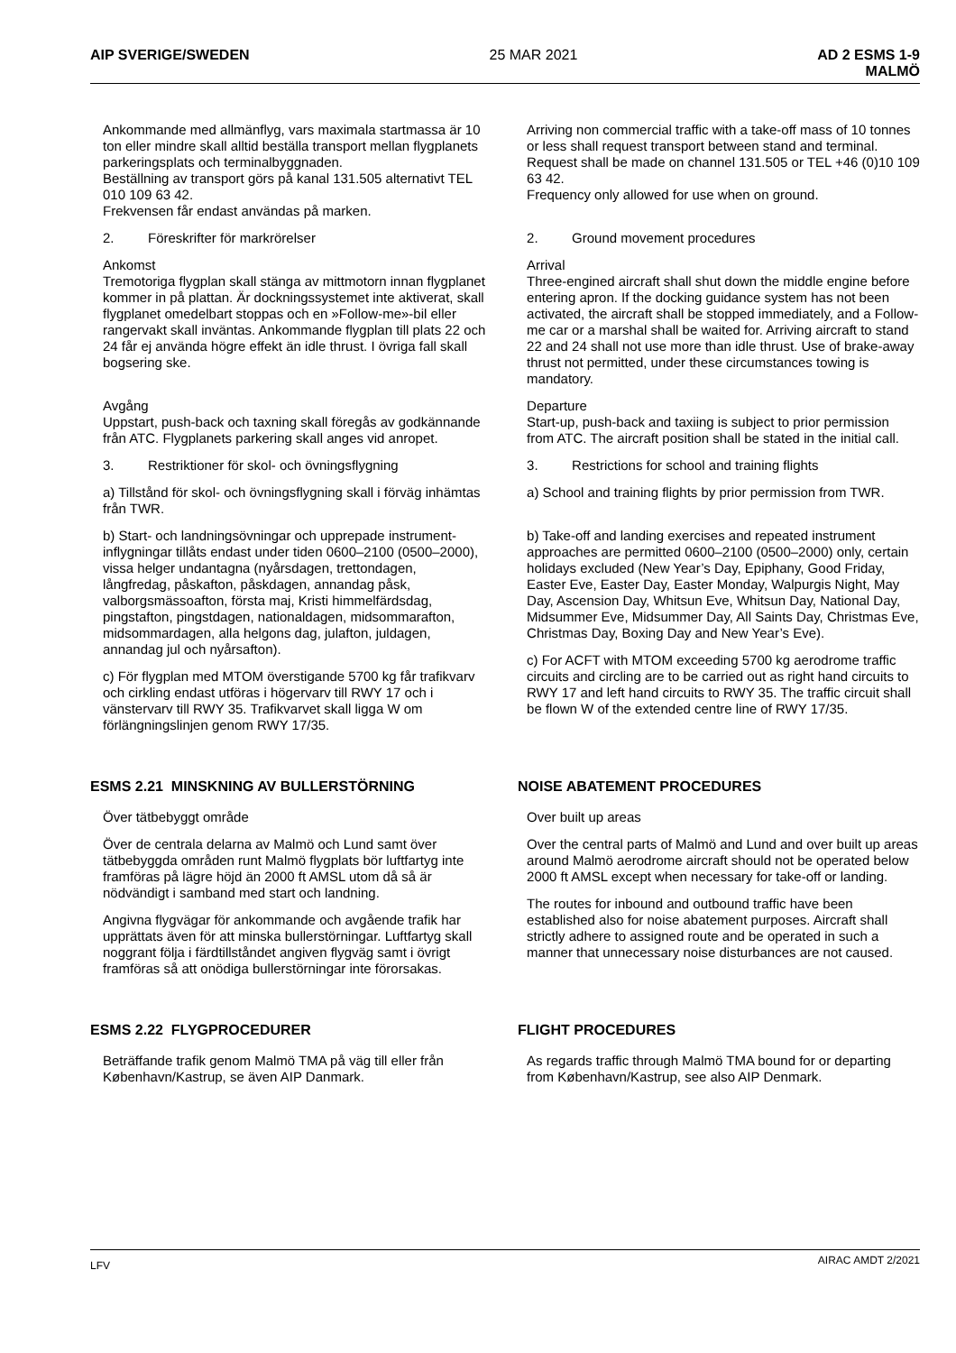AIP SVERIGE/SWEDEN 25 MAR 2021 AD 2 ESMS 1-9
MALMÖ
Ankommande med allmänflyg, vars maximala startmassa är 10 ton eller mindre skall alltid beställa transport mellan flygplanets parkeringsplats och terminalbyggnaden.
Beställning av transport görs på kanal 131.505 alternativt TEL 010 109 63 42.
Frekvensen får endast användas på marken.
Arriving non commercial traffic with a take-off mass of 10 tonnes or less shall request transport between stand and terminal.
Request shall be made on channel 131.505 or TEL +46 (0)10 109 63 42.
Frequency only allowed for use when on ground.
2. Föreskrifter för markrörelser
Ankomst
Tremotoriga flygplan skall stänga av mittmotorn innan flygplanet kommer in på plattan. Är dockningssystemet inte aktiverat, skall flygplanet omedelbart stoppas och en »Follow-me»-bil eller rangervakt skall inväntas. Ankommande flygplan till plats 22 och 24 får ej använda högre effekt än idle thrust. I övriga fall skall bogsering ske.
Avgång
Uppstart, push-back och taxning skall föregås av godkännande från ATC. Flygplanets parkering skall anges vid anropet.
3. Restriktioner för skol- och övningsflygning
a) Tillstånd för skol- och övningsflygning skall i förväg inhämtas från TWR.
b) Start- och landningsövningar och upprepade instrument-inflygningar tillåts endast under tiden 0600–2100 (0500–2000), vissa helger undantagna (nyårsdagen, trettondagen, långfredag, påskafton, påskdagen, annandag påsk, valborgsmässoafton, första maj, Kristi himmelfärdsdag, pingstafton, pingstdagen, nationaldagen, midsommarafton, midsommardagen, alla helgons dag, julafton, juldagen, annandag jul och nyårsafton).
c) För flygplan med MTOM överstigande 5700 kg får trafikvarv och cirkling endast utföras i högervarv till RWY 17 och i vänstervarv till RWY 35. Trafikvarvet skall ligga W om förlängningslinjen genom RWY 17/35.
2. Ground movement procedures
Arrival
Three-engined aircraft shall shut down the middle engine before entering apron. If the docking guidance system has not been activated, the aircraft shall be stopped immediately, and a Follow-me car or a marshal shall be waited for. Arriving aircraft to stand 22 and 24 shall not use more than idle thrust. Use of brake-away thrust not permitted, under these circumstances towing is mandatory.
Departure
Start-up, push-back and taxiing is subject to prior permission from ATC. The aircraft position shall be stated in the initial call.
3. Restrictions for school and training flights
a) School and training flights by prior permission from TWR.
b) Take-off and landing exercises and repeated instrument approaches are permitted 0600–2100 (0500–2000) only, certain holidays excluded (New Year’s Day, Epiphany, Good Friday, Easter Eve, Easter Day, Easter Monday, Walpurgis Night, May Day, Ascension Day, Whitsun Eve, Whitsun Day, National Day, Midsummer Eve, Midsummer Day, All Saints Day, Christmas Eve, Christmas Day, Boxing Day and New Year’s Eve).
c) For ACFT with MTOM exceeding 5700 kg aerodrome traffic circuits and circling are to be carried out as right hand circuits to RWY 17 and left hand circuits to RWY 35. The traffic circuit shall be flown W of the extended centre line of RWY 17/35.
ESMS 2.21 MINSKNING AV BULLERSTÖRNING NOISE ABATEMENT PROCEDURES
Över tätbebyggt område
Över de centrala delarna av Malmö och Lund samt över tätbebyggda områden runt Malmö flygplats bör luftfartyg inte framföras på lägre höjd än 2000 ft AMSL utom då så är nödvändigt i samband med start och landning.
Angivna flygvägar för ankommande och avgående trafik har upprättats även för att minska bullerstörningar. Luftfartyg skall noggrant följa i färdtillståndet angiven flygväg samt i övrigt framföras så att onödiga bullerstörningar inte förorsakas.
Over built up areas
Over the central parts of Malmö and Lund and over built up areas around Malmö aerodrome aircraft should not be operated below 2000 ft AMSL except when necessary for take-off or landing.
The routes for inbound and outbound traffic have been established also for noise abatement purposes. Aircraft shall strictly adhere to assigned route and be operated in such a manner that unnecessary noise disturbances are not caused.
ESMS 2.22 FLYGPROCEDURER FLIGHT PROCEDURES
Beträffande trafik genom Malmö TMA på väg till eller från København/Kastrup, se även AIP Danmark.
As regards traffic through Malmö TMA bound for or departing from København/Kastrup, see also AIP Denmark.
LFV AIRAC AMDT 2/2021